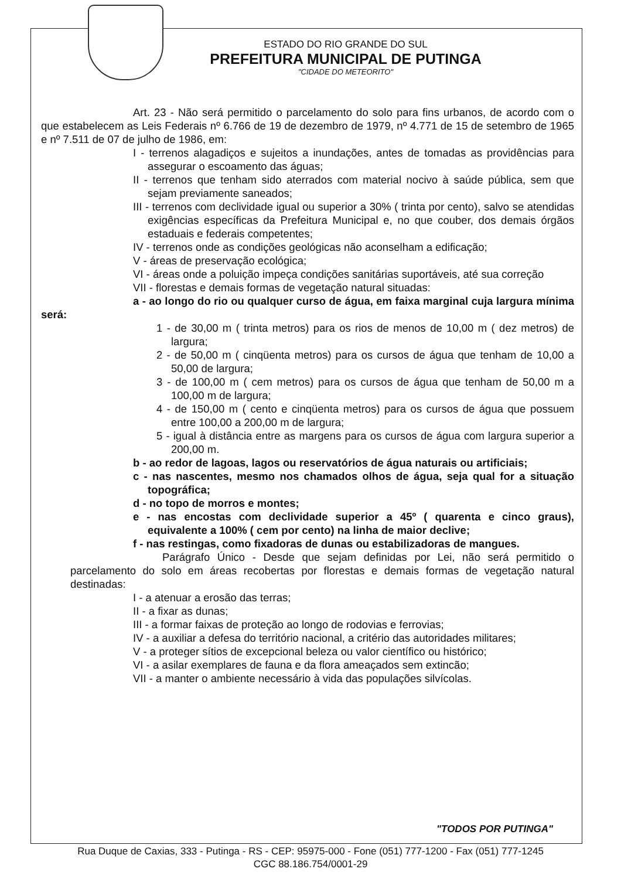ESTADO DO RIO GRANDE DO SUL
PREFEITURA MUNICIPAL DE PUTINGA
"CIDADE DO METEORITO"
Art. 23 - Não será permitido o parcelamento do solo para fins urbanos, de acordo com o que estabelecem as Leis Federais nº 6.766 de 19 de dezembro de 1979, nº 4.771 de 15 de setembro de 1965 e nº 7.511 de 07 de julho de 1986, em:
I - terrenos alagadiços e sujeitos a inundações, antes de tomadas as providências para assegurar o escoamento das águas;
II - terrenos que tenham sido aterrados com material nocivo à saúde pública, sem que sejam previamente saneados;
III - terrenos com declividade igual ou superior a 30% ( trinta por cento), salvo se atendidas exigências específicas da Prefeitura Municipal e, no que couber, dos demais órgãos estaduais e federais competentes;
IV - terrenos onde as condições geológicas não aconselham a edificação;
V - áreas de preservação ecológica;
VI - áreas onde a poluição impeça condições sanitárias suportáveis, até sua correção
VII - florestas e demais formas de vegetação natural situadas:
a - ao longo do rio ou qualquer curso de água, em faixa marginal cuja largura mínima será:
1 - de 30,00 m ( trinta metros) para os rios de menos de 10,00 m ( dez metros) de largura;
2 - de 50,00 m ( cinqüenta metros) para os cursos de água que tenham de 10,00 a 50,00 de largura;
3 - de 100,00 m ( cem metros) para os cursos de água que tenham de 50,00 m a 100,00 m de largura;
4 - de 150,00 m ( cento e cinqüenta metros) para os cursos de água que possuem entre 100,00 a 200,00 m de largura;
5 - igual à distância entre as margens para os cursos de água com largura superior a 200,00 m.
b - ao redor de lagoas, lagos ou reservatórios de água naturais ou artificiais;
c - nas nascentes, mesmo nos chamados olhos de água, seja qual for a situação topográfica;
d - no topo de morros e montes;
e - nas encostas com declividade superior a 45º ( quarenta e cinco graus), equivalente a 100% ( cem por cento) na linha de maior declive;
f - nas restingas, como fixadoras de dunas ou estabilizadoras de mangues.
Parágrafo Único - Desde que sejam definidas por Lei, não será permitido o parcelamento do solo em áreas recobertas por florestas e demais formas de vegetação natural destinadas:
I - a atenuar a erosão das terras;
II - a fixar as dunas;
III - a formar faixas de proteção ao longo de rodovias e ferrovias;
IV - a auxiliar a defesa do território nacional, a critério das autoridades militares;
V - a proteger sítios de excepcional beleza ou valor científico ou histórico;
VI - a asilar exemplares de fauna e da flora ameaçados sem extincão;
VII - a manter o ambiente necessário à vida das populações silvícolas.
"TODOS POR PUTINGA"
Rua Duque de Caxias, 333 - Putinga - RS - CEP: 95975-000 - Fone (051) 777-1200 - Fax (051) 777-1245
CGC 88.186.754/0001-29